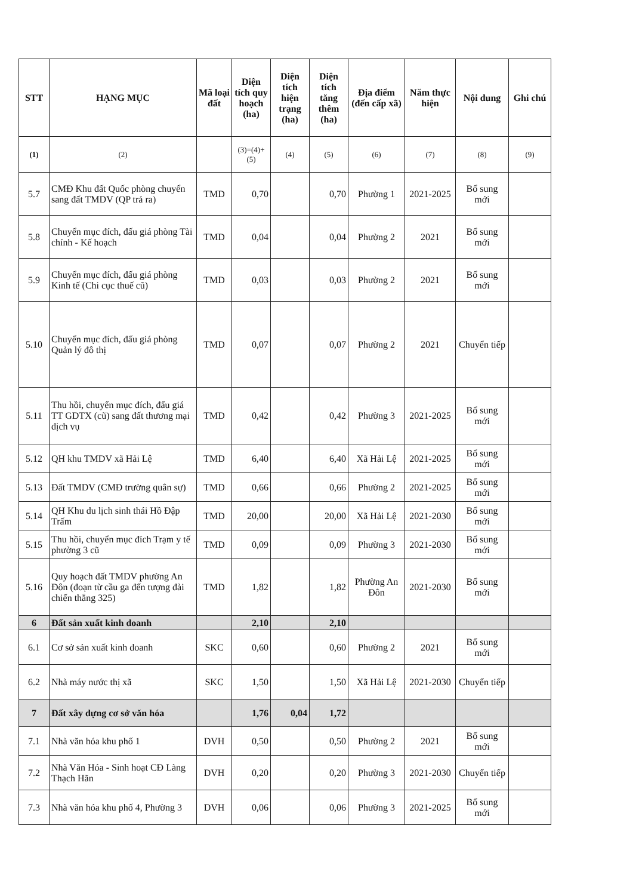| STT | HẠNG MỤC | Mã loại đất | Diện tích quy hoạch (ha) | Diện tích hiện trạng (ha) | Diện tích tăng thêm (ha) | Địa điểm (đến cấp xã) | Năm thực hiện | Nội dung | Ghi chú |
| --- | --- | --- | --- | --- | --- | --- | --- | --- | --- |
| (1) | (2) | | (3)=(4)+(5) | (4) | (5) | (6) | (7) | (8) | (9) |
| 5.7 | CMĐ Khu đất Quốc phòng chuyển sang đất TMDV (QP trả ra) | TMD | 0,70 | | 0,70 | Phường 1 | 2021-2025 | Bổ sung mới | |
| 5.8 | Chuyển mục đích, đấu giá phòng Tài chính - Kế hoạch | TMD | 0,04 | | 0,04 | Phường 2 | 2021 | Bổ sung mới | |
| 5.9 | Chuyển mục đích, đấu giá phòng Kinh tế (Chi cục thuế cũ) | TMD | 0,03 | | 0,03 | Phường 2 | 2021 | Bổ sung mới | |
| 5.10 | Chuyển mục đích, đấu giá phòng Quản lý đô thị | TMD | 0,07 | | 0,07 | Phường 2 | 2021 | Chuyển tiếp | |
| 5.11 | Thu hồi, chuyển mục đích, đấu giá TT GDTX (cũ) sang đất thương mại dịch vụ | TMD | 0,42 | | 0,42 | Phường 3 | 2021-2025 | Bổ sung mới | |
| 5.12 | QH khu TMDV xã Hải Lệ | TMD | 6,40 | | 6,40 | Xã Hải Lệ | 2021-2025 | Bổ sung mới | |
| 5.13 | Đất TMDV (CMĐ trường quân sự) | TMD | 0,66 | | 0,66 | Phường 2 | 2021-2025 | Bổ sung mới | |
| 5.14 | QH Khu du lịch sinh thái Hồ Đập Trấm | TMD | 20,00 | | 20,00 | Xã Hải Lệ | 2021-2030 | Bổ sung mới | |
| 5.15 | Thu hồi, chuyển mục đích Trạm y tế phường 3 cũ | TMD | 0,09 | | 0,09 | Phường 3 | 2021-2030 | Bổ sung mới | |
| 5.16 | Quy hoạch đất TMDV phường An Đôn (đoạn từ cầu ga đến tượng đài chiến thắng 325) | TMD | 1,82 | | 1,82 | Phường An Đôn | 2021-2030 | Bổ sung mới | |
| 6 | Đất sản xuất kinh doanh | | 2,10 | | 2,10 | | | | |
| 6.1 | Cơ sở sản xuất kinh doanh | SKC | 0,60 | | 0,60 | Phường 2 | 2021 | Bổ sung mới | |
| 6.2 | Nhà máy nước thị xã | SKC | 1,50 | | 1,50 | Xã Hải Lệ | 2021-2030 | Chuyển tiếp | |
| 7 | Đất xây dựng cơ sở văn hóa | | 1,76 | 0,04 | 1,72 | | | | |
| 7.1 | Nhà văn hóa khu phố 1 | DVH | 0,50 | | 0,50 | Phường 2 | 2021 | Bổ sung mới | |
| 7.2 | Nhà Văn Hóa - Sinh hoạt CĐ Làng Thạch Hãn | DVH | 0,20 | | 0,20 | Phường 3 | 2021-2030 | Chuyển tiếp | |
| 7.3 | Nhà văn hóa khu phố 4, Phường 3 | DVH | 0,06 | | 0,06 | Phường 3 | 2021-2025 | Bổ sung mới | |